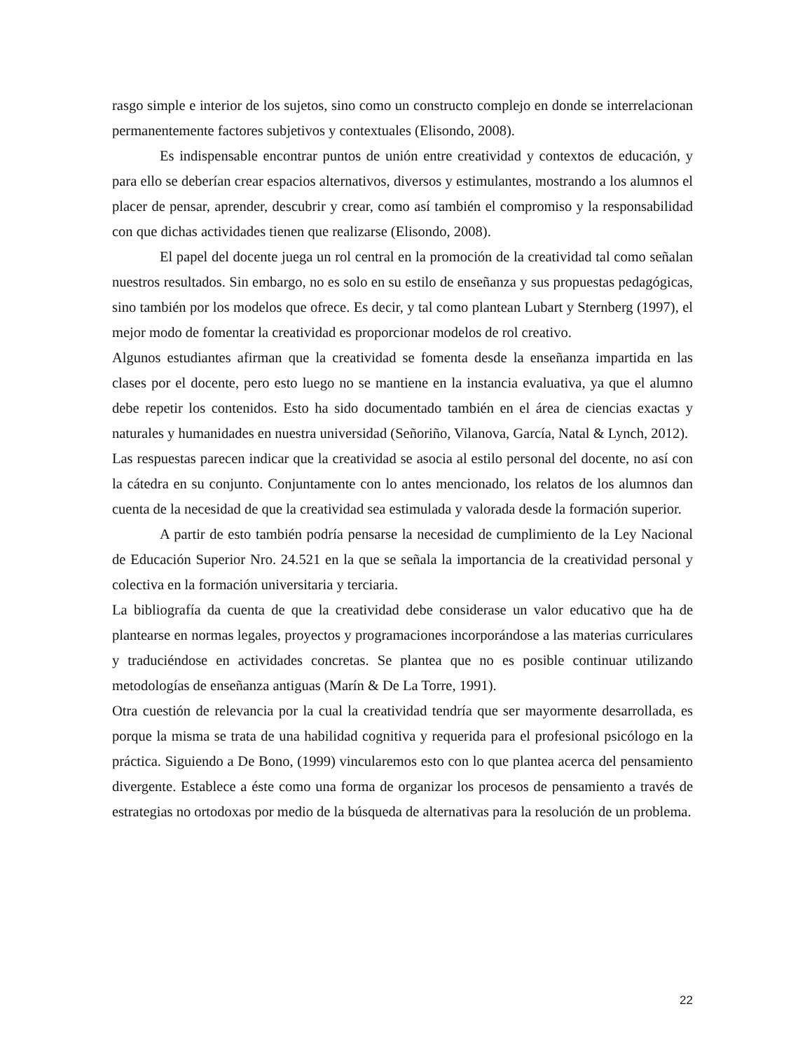rasgo simple e interior de los sujetos, sino como un constructo complejo en donde se interrelacionan permanentemente factores subjetivos y contextuales (Elisondo, 2008).
Es indispensable encontrar puntos de unión entre creatividad y contextos de educación, y para ello se deberían crear espacios alternativos, diversos y estimulantes, mostrando a los alumnos el placer de pensar, aprender, descubrir y crear, como así también el compromiso y la responsabilidad con que dichas actividades tienen que realizarse (Elisondo, 2008).
El papel del docente juega un rol central en la promoción de la creatividad tal como señalan nuestros resultados. Sin embargo, no es solo en su estilo de enseñanza y sus propuestas pedagógicas, sino también por los modelos que ofrece. Es decir, y tal como plantean Lubart y Sternberg (1997), el mejor modo de fomentar la creatividad es proporcionar modelos de rol creativo.
Algunos estudiantes afirman que la creatividad se fomenta desde la enseñanza impartida en las clases por el docente, pero esto luego no se mantiene en la instancia evaluativa, ya que el alumno debe repetir los contenidos. Esto ha sido documentado también en el área de ciencias exactas y naturales y humanidades en nuestra universidad (Señoriño, Vilanova, García, Natal & Lynch, 2012).
Las respuestas parecen indicar que la creatividad se asocia al estilo personal del docente, no así con la cátedra en su conjunto. Conjuntamente con lo antes mencionado, los relatos de los alumnos dan cuenta de la necesidad de que la creatividad sea estimulada y valorada desde la formación superior.
A partir de esto también podría pensarse la necesidad de cumplimiento de la Ley Nacional de Educación Superior Nro. 24.521 en la que se señala la importancia de la creatividad personal y colectiva en la formación universitaria y terciaria.
La bibliografía da cuenta de que la creatividad debe considerase un valor educativo que ha de plantearse en normas legales, proyectos y programaciones incorporándose a las materias curriculares y traduciéndose en actividades concretas. Se plantea que no es posible continuar utilizando metodologías de enseñanza antiguas (Marín & De La Torre, 1991).
Otra cuestión de relevancia por la cual la creatividad tendría que ser mayormente desarrollada, es porque la misma se trata de una habilidad cognitiva y requerida para el profesional psicólogo en la práctica. Siguiendo a De Bono, (1999) vincularemos esto con lo que plantea acerca del pensamiento divergente. Establece a éste como una forma de organizar los procesos de pensamiento a través de estrategias no ortodoxas por medio de la búsqueda de alternativas para la resolución de un problema.
22